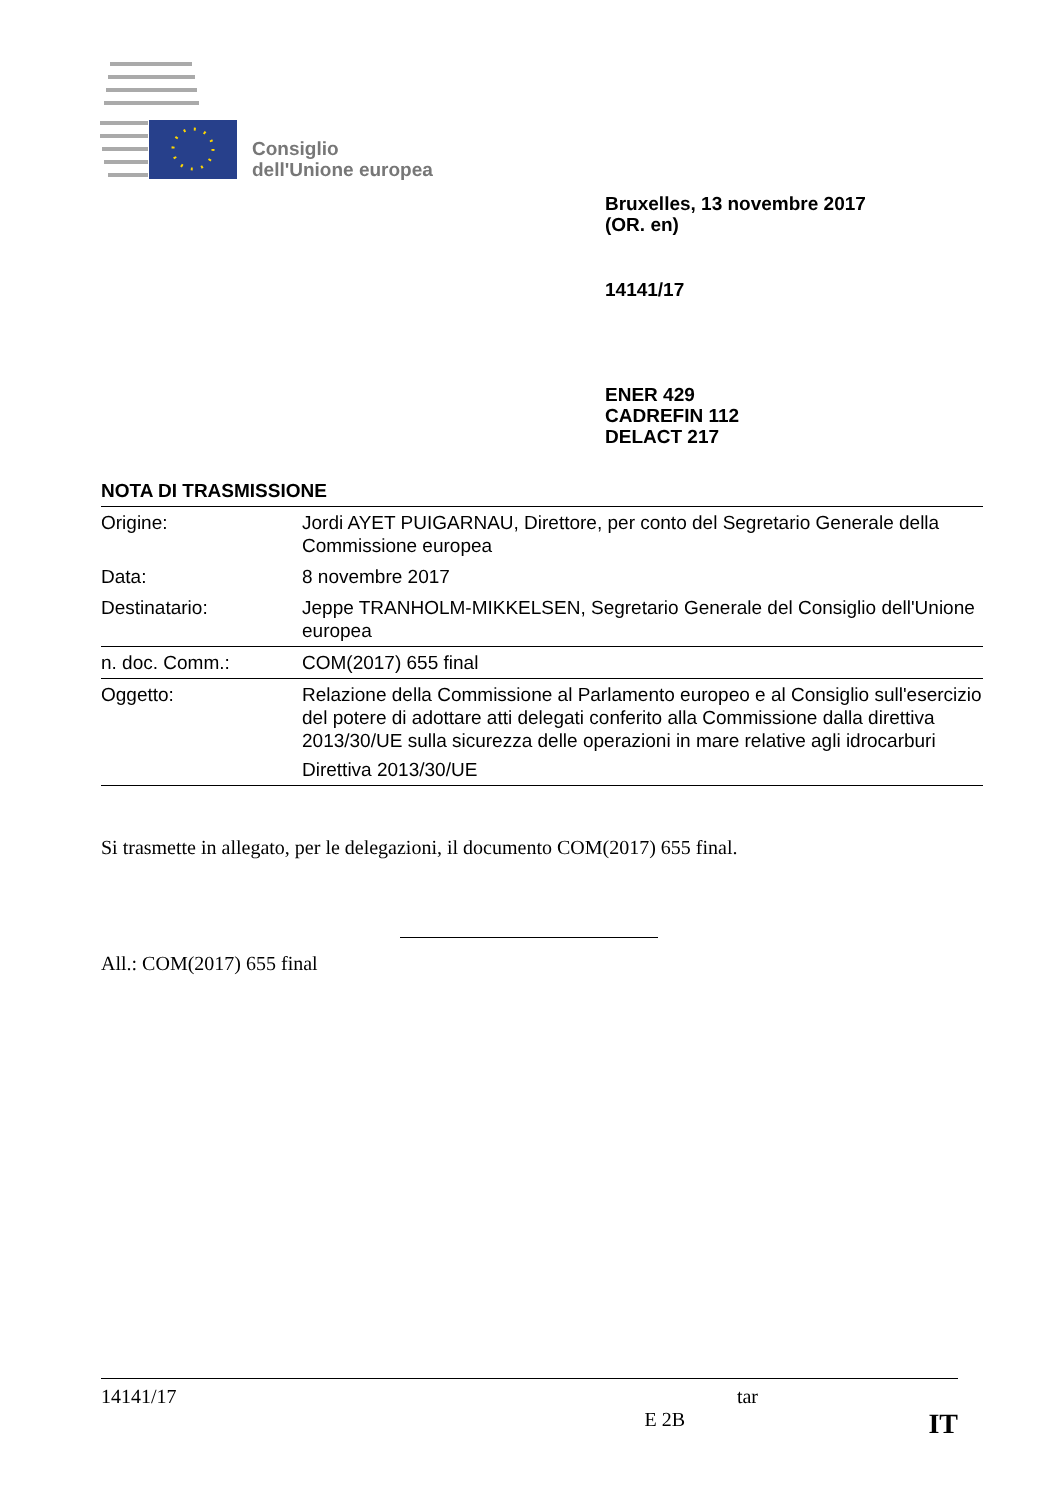Consiglio
dell'Unione europea
Bruxelles, 13 novembre 2017
(OR. en)
14141/17
ENER 429
CADREFIN 112
DELACT 217
NOTA DI TRASMISSIONE
| Origine: | Jordi AYET PUIGARNAU, Direttore, per conto del Segretario Generale della Commissione europea |
| Data: | 8 novembre 2017 |
| Destinatario: | Jeppe TRANHOLM-MIKKELSEN, Segretario Generale del Consiglio dell'Unione europea |
| n. doc. Comm.: | COM(2017) 655 final |
| Oggetto: | Relazione della Commissione al Parlamento europeo e al Consiglio sull'esercizio del potere di adottare atti delegati conferito alla Commissione dalla direttiva 2013/30/UE sulla sicurezza delle operazioni in mare relative agli idrocarburi Direttiva 2013/30/UE |
Si trasmette in allegato, per le delegazioni, il documento COM(2017) 655 final.
All.: COM(2017) 655 final
14141/17 tar
E 2B IT